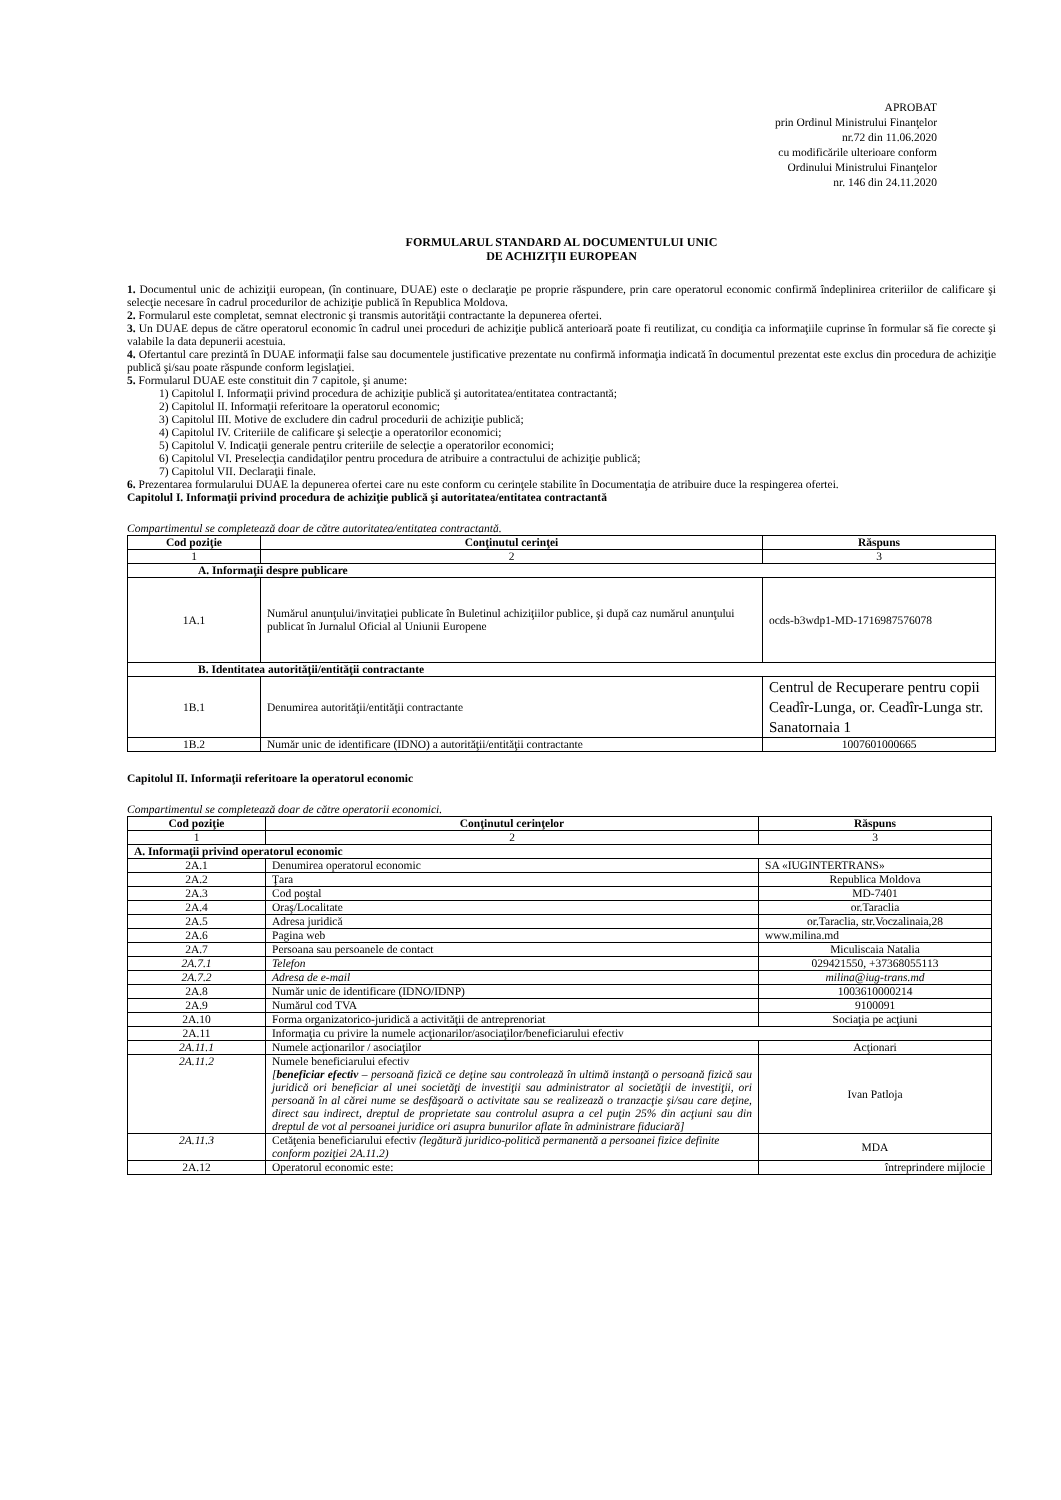APROBAT
prin Ordinul Ministrului Finanţelor
nr.72 din 11.06.2020
cu modificările ulterioare conform
Ordinului Ministrului Finanţelor
nr. 146 din 24.11.2020
FORMULARUL STANDARD AL DOCUMENTULUI UNIC
DE ACHIZIŢII EUROPEAN
1. Documentul unic de achiziţii european, (în continuare, DUAE) este o declaraţie pe proprie răspundere, prin care operatorul economic confirmă îndeplinirea criteriilor de calificare şi selecţie necesare în cadrul procedurilor de achiziţie publică în Republica Moldova.
2. Formularul este completat, semnat electronic şi transmis autorităţii contractante la depunerea ofertei.
3. Un DUAE depus de către operatorul economic în cadrul unei proceduri de achiziţie publică anterioară poate fi reutilizat, cu condiţia ca informaţiile cuprinse în formular să fie corecte şi valabile la data depunerii acestuia.
4. Ofertantul care prezintă în DUAE informaţii false sau documentele justificative prezentate nu confirmă informaţia indicată în documentul prezentat este exclus din procedura de achiziţie publică şi/sau poate răspunde conform legislaţiei.
5. Formularul DUAE este constituit din 7 capitole, şi anume:
1) Capitolul I. Informaţii privind procedura de achiziţie publică şi autoritatea/entitatea contractantă;
2) Capitolul II. Informaţii referitoare la operatorul economic;
3) Capitolul III. Motive de excludere din cadrul procedurii de achiziţie publică;
4) Capitolul IV. Criteriile de calificare şi selecţie a operatorilor economici;
5) Capitolul V. Indicaţii generale pentru criteriile de selecţie a operatorilor economici;
6) Capitolul VI. Preselecţia candidaţilor pentru procedura de atribuire a contractului de achiziţie publică;
7) Capitolul VII. Declaraţii finale.
6. Prezentarea formularului DUAE la depunerea ofertei care nu este conform cu cerinţele stabilite în Documentaţia de atribuire duce la respingerea ofertei.
Capitolul I. Informaţii privind procedura de achiziţie publică şi autoritatea/entitatea contractantă
Compartimentul se completează doar de către autoritatea/entitatea contractantă.
| Cod poziţie | Conţinutul cerinţei | Răspuns |
| --- | --- | --- |
| 1 | 2 | 3 |
| A. Informaţii despre publicare | | |
| 1A.1 | Numărul anunţului/invitaţiei publicate în Buletinul achiziţiilor publice, şi după caz numărul anunţului publicat în Jurnalul Oficial al Uniunii Europene | ocds-b3wdp1-MD-1716987576078 |
| B. Identitatea autorităţii/entităţii contractante | | |
| 1B.1 | Denumirea autorităţii/entităţii contractante | Centrul de Recuperare pentru copii Ceadîr-Lunga, or. Ceadîr-Lunga str. Sanatornaia 1 |
| 1B.2 | Număr unic de identificare (IDNO) a autorităţii/entităţii contractante | 1007601000665 |
Capitolul II. Informaţii referitoare la operatorul economic
Compartimentul se completează doar de către operatorii economici.
| Cod poziţie | Conţinutul cerinţelor | Răspuns |
| --- | --- | --- |
| 1 | 2 | 3 |
| A. Informaţii privind operatorul economic | | |
| 2A.1 | Denumirea operatorul economic | SA «IUGINTERTRANS» |
| 2A.2 | Ţara | Republica Moldova |
| 2A.3 | Cod poştal | MD-7401 |
| 2A.4 | Oraş/Localitate | or.Taraclia |
| 2A.5 | Adresa juridică | or.Taraclia, str.Voczalinaia,28 |
| 2A.6 | Pagina web | www.milina.md |
| 2A.7 | Persoana sau persoanele de contact | Miculiscaia Natalia |
| 2A.7.1 | Telefon | 029421550, +37368055113 |
| 2A.7.2 | Adresa de e-mail | milina@iug-trans.md |
| 2A.8 | Număr unic de identificare (IDNO/IDNP) | 1003610000214 |
| 2A.9 | Numărul cod TVA | 9100091 |
| 2A.10 | Forma organizatorico-juridică a activităţii de antreprenoriat | Sociaţia pe acţiuni |
| 2A.11 | Informaţia cu privire la numele acţionarilor/asociaţilor/beneficiarului efectiv | |
| 2A.11.1 | Numele acţionarilor / asociaţilor | Acţionari |
| 2A.11.2 | Numele beneficiarului efectiv [ beneficiar efectiv – persoană fizică ce deţine sau controlează în ultimă instanţă o persoană fizică sau juridică ori beneficiar al unei societăţi de investiţii sau administrator al societăţii de investiţii, ori persoană în al cărei nume se desfăşoară o activitate sau se realizează o tranzacţie şi/sau care deţine, direct sau indirect, dreptul de proprietate sau controlul asupra a cel puţin 25% din acţiuni sau din dreptul de vot al persoanei juridice ori asupra bunurilor aflate în administrare fiduciară] | Ivan Patloja |
| 2A.11.3 | Cetăţenia beneficiarului efectiv (legătură juridico-politică permanentă a persoanei fizice definite conform poziţiei 2A.11.2) | MDA |
| 2A.12 | Operatorul economic este: | întreprindere mijlocie |